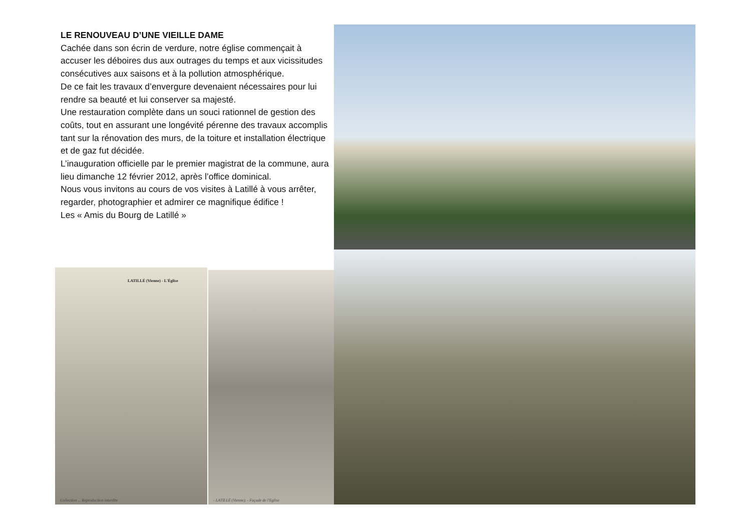LE RENOUVEAU D’UNE VIEILLE DAME
Cachée dans son écrin de verdure, notre église commençait à accuser les déboires dus aux outrages du temps et aux vicissitudes consécutives aux saisons et à la pollution atmosphérique.
De ce fait les travaux d’envergure devenaient nécessaires pour lui rendre sa beauté et lui conserver sa majesté.
Une restauration complète dans un souci rationnel de gestion des coûts, tout en assurant une longévité pérenne des travaux accomplis tant sur la rénovation des murs, de la toiture et installation électrique et de gaz fut décidée.
L’inauguration officielle par le premier magistrat de la commune, aura lieu dimanche 12 février 2012, après l’office dominical.
Nous vous invitons au cours de vos visites à Latillé à vous arrêter, regarder, photographier et admirer ce magnifique édifice !
Les « Amis du Bourg de Latillé »
LATILLÉ (Vienne) - L'Église
Collection ... Reproduction interdite
- LATILLÉ (Vienne). - Façade de l'Eglise